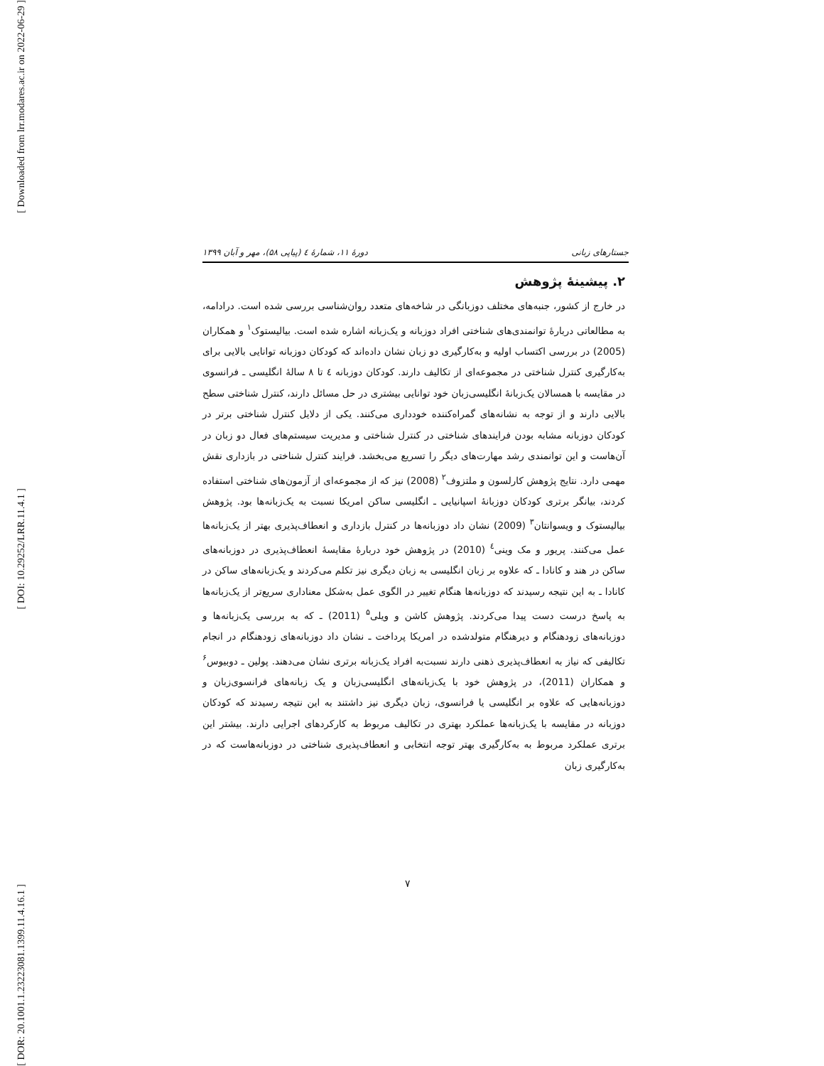[ Downloaded from lrr.modares.ac.ir on 2022-06-29 ]
[ DOI: 10.29252/LRR.11.4.1 ]
[ DOR: 20.1001.1.23223081.1399.11.4.16.1 ]
جستارهای زبانی دورهٔ ۱۱، شمارهٔ ٤ (پیاپی ۵۸)، مهر و آبان ۱۳۹۹
۲. پیشینهٔ پژوهش
در خارج از کشور، جنبه‌های مختلف دوزبانگی در شاخه‌های متعدد روان‌شناسی بررسی شده است. درادامه، به مطالعاتی دربارهٔ توانمندی‌های شناختی افراد دوزبانه و یک‌زبانه اشاره شده است. بیالیستوک<sup>۱</sup> و همکاران (2005) در بررسی اکتساب اولیه و به‌کارگیری دو زبان نشان داده‌اند که کودکان دوزبانه توانایی بالایی برای به‌کارگیری کنترل شناختی در مجموعه‌ای از تکالیف دارند. کودکان دوزبانه ٤ تا ۸ سالهٔ انگلیسی ـ فرانسوی در مقایسه با همسالان یک‌زبانهٔ انگلیسی‌زبان خود توانایی بیشتری در حل مسائل دارند، کنترل شناختی سطح بالایی دارند و از توجه به نشانه‌های گمراه‌کننده خودداری می‌کنند. یکی از دلایل کنترل شناختی برتر در کودکان دوزبانه مشابه بودن فرایندهای شناختی در کنترل شناختی و مدیریت سیستم‌های فعال دو زبان در آن‌هاست و این توانمندی رشد مهارت‌های دیگر را تسریع می‌بخشد. فرایند کنترل شناختی در بازداری نقش مهمی دارد. نتایج پژوهش کارلسون و ملتزوف<sup>۲</sup> (2008) نیز که از مجموعه‌ای از آزمون‌های شناختی استفاده کردند، بیانگر برتری کودکان دوزبانهٔ اسپانیایی ـ انگلیسی ساکن امریکا نسبت به یک‌زبانه‌ها بود. پژوهش بیالیستوک و ویسوانتان<sup>۳</sup> (2009) نشان داد دوزبانه‌ها در کنترل بازداری و انعطاف‌پذیری بهتر از یک‌زبانه‌ها عمل می‌کنند. پریور و مک وینی<sup>٤</sup> (2010) در پژوهش خود دربارهٔ مقایسهٔ انعطاف‌پذیری در دوزبانه‌های ساکن در هند و کانادا ـ که علاوه بر زبان انگلیسی به زبان دیگری نیز تکلم می‌کردند و یک‌زبانه‌های ساکن در کانادا ـ به این نتیجه رسیدند که دوزبانه‌ها هنگام تغییر در الگوی عمل به‌شکل معناداری سریع‌تر از یک‌زبانه‌ها به پاسخ درست دست پیدا می‌کردند. پژوهش کاشن و ویلی<sup>۵</sup> (2011) ـ که به بررسی یک‌زبانه‌ها و دوزبانه‌های زودهنگام و دیرهنگام متولدشده در امریکا پرداخت ـ نشان داد دوزبانه‌های زودهنگام در انجام تکالیفی که نیاز به انعطاف‌پذیری ذهنی دارند نسبت‌به افراد یک‌زبانه برتری نشان می‌دهند. پولین ـ دوبیوس<sup>۶</sup> و همکاران (2011)، در پژوهش خود با یک‌زبانه‌های انگلیسی‌زبان و یک زبانه‌های فرانسوی‌زبان و دوزبانه‌هایی که علاوه بر انگلیسی یا فرانسوی، زبان دیگری نیز داشتند به این نتیجه رسیدند که کودکان دوزبانه در مقایسه با یک‌زبانه‌ها عملکرد بهتری در تکالیف مربوط به کارکردهای اجرایی دارند. بیشتر این برتری عملکرد مربوط به به‌کارگیری بهتر توجه انتخابی و انعطاف‌پذیری شناختی در دوزبانه‌هاست که در به‌کارگیری زبان
۷